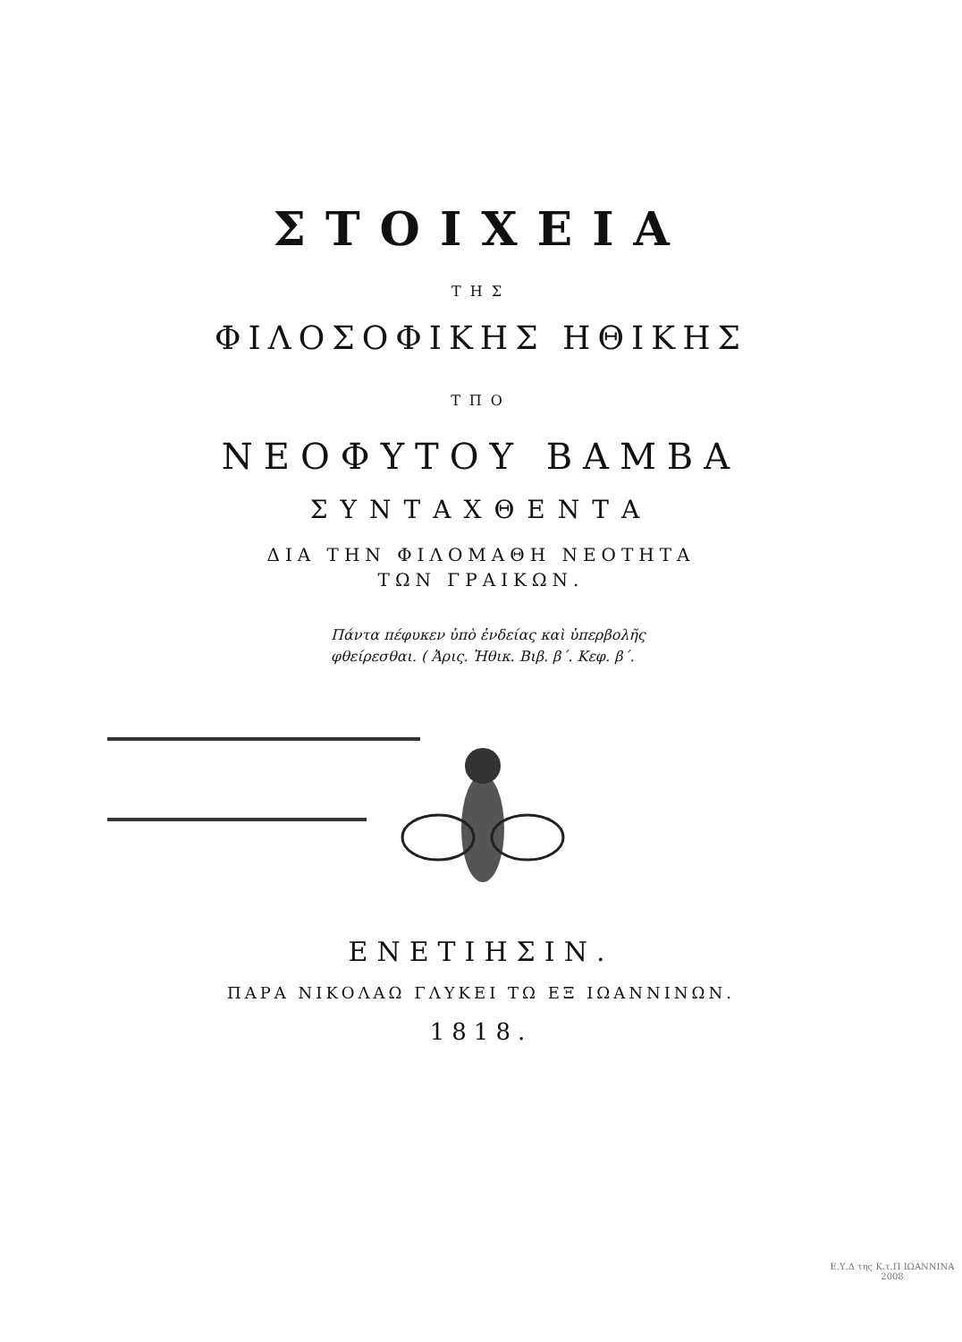ΣΤΟΙΧΕΙΑ
ΤΗΣ
ΦΙΛΟΣΟΦΙΚΗΣ ΗΘΙΚΗΣ
ΤΠΟ
ΝΕΟΦΥΤΟΥ ΒΑΜΒΑ
ΣΥΝΤΑΧΘΕΝΤΑ
ΔΙΑ ΤΗΝ ΦΙΛΟΜΑΘΗ ΝΕΟΤΗΤΑ
ΤΩΝ ΓΡΑΙΚΩΝ.
Πάντα πέφυκεν ὑπὸ ἐνδείας καὶ ὑπερβολῆς
φθείρεσθαι. ( Ἀρις. Ἠθικ. Βιβ. β΄. Κεφ. β΄.
ΕΝΕΤΙΗΣΙΝ.
ΠΑΡΑ ΝΙΚΟΛΑΩ ΓΛΥΚΕΙ ΤΩ ΕΞ ΙΩΑΝΝΙΝΩΝ.
1818.
Ε.Υ.Δ της Κ.τ.Π ΙΩΑΝΝΙΝΑ 2008